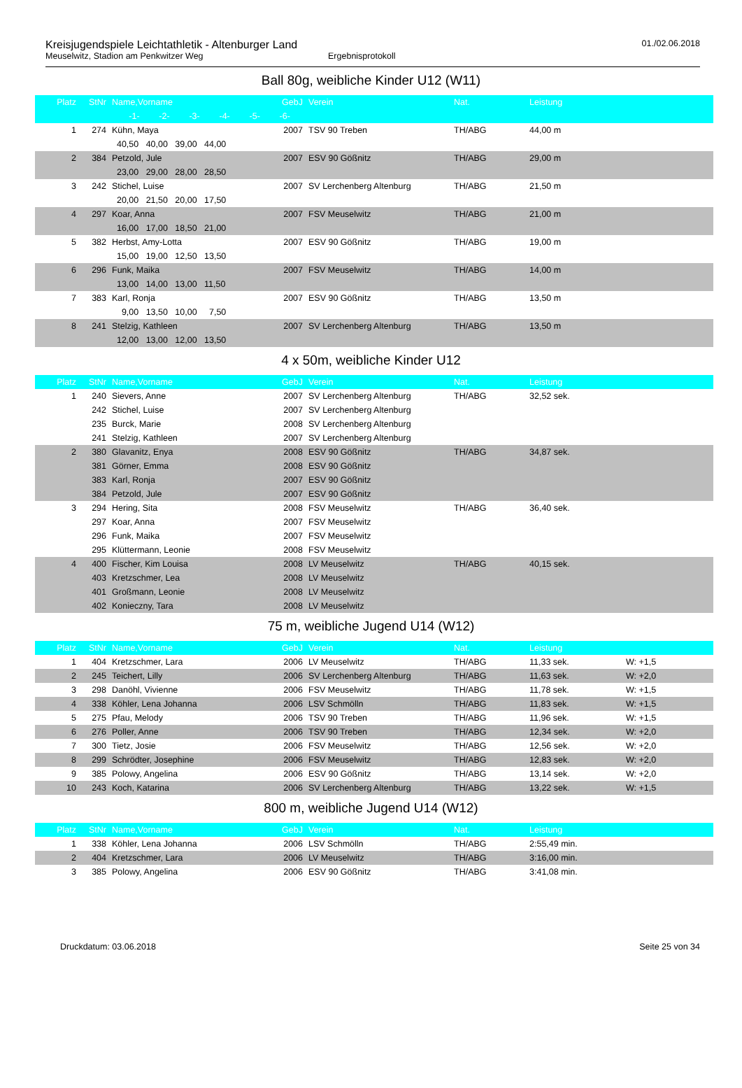Kreisjugendspiele Leichtathletik - Altenburger Land
Meuselwitz, Stadion am Penkwitzer Weg Ergebnisprotokoll
01./02.06.2018
Ball 80g, weibliche Kinder U12 (W11)
| Platz | StNr | Name,Vorname | GebJ | Verein | Nat. | Leistung | |
| --- | --- | --- | --- | --- | --- | --- | --- |
| | | -1- -2- -3- -4- -5- -6- | | | | | |
| 1 | 274 | Kühn, Maya | 2007 | TSV 90 Treben | TH/ABG | 44,00 m | |
| | | 40,50 40,00 39,00 44,00 | | | | | |
| 2 | 384 | Petzold, Jule | 2007 | ESV 90 Gößnitz | TH/ABG | 29,00 m | |
| | | 23,00 29,00 28,00 28,50 | | | | | |
| 3 | 242 | Stichel, Luise | 2007 | SV Lerchenberg Altenburg | TH/ABG | 21,50 m | |
| | | 20,00 21,50 20,00 17,50 | | | | | |
| 4 | 297 | Koar, Anna | 2007 | FSV Meuselwitz | TH/ABG | 21,00 m | |
| | | 16,00 17,00 18,50 21,00 | | | | | |
| 5 | 382 | Herbst, Amy-Lotta | 2007 | ESV 90 Gößnitz | TH/ABG | 19,00 m | |
| | | 15,00 19,00 12,50 13,50 | | | | | |
| 6 | 296 | Funk, Maika | 2007 | FSV Meuselwitz | TH/ABG | 14,00 m | |
| | | 13,00 14,00 13,00 11,50 | | | | | |
| 7 | 383 | Karl, Ronja | 2007 | ESV 90 Gößnitz | TH/ABG | 13,50 m | |
| | | 9,00 13,50 10,00 7,50 | | | | | |
| 8 | 241 | Stelzig, Kathleen | 2007 | SV Lerchenberg Altenburg | TH/ABG | 13,50 m | |
| | | 12,00 13,00 12,00 13,50 | | | | | |
4 x 50m, weibliche Kinder U12
| Platz | StNr | Name,Vorname | GebJ | Verein | Nat. | Leistung | |
| --- | --- | --- | --- | --- | --- | --- | --- |
| 1 | 240 | Sievers, Anne | 2007 | SV Lerchenberg Altenburg | TH/ABG | 32,52 sek. | |
| | 242 | Stichel, Luise | 2007 | SV Lerchenberg Altenburg | | | |
| | 235 | Burck, Marie | 2008 | SV Lerchenberg Altenburg | | | |
| | 241 | Stelzig, Kathleen | 2007 | SV Lerchenberg Altenburg | | | |
| 2 | 380 | Glavanitz, Enya | 2008 | ESV 90 Gößnitz | TH/ABG | 34,87 sek. | |
| | 381 | Görner, Emma | 2008 | ESV 90 Gößnitz | | | |
| | 383 | Karl, Ronja | 2007 | ESV 90 Gößnitz | | | |
| | 384 | Petzold, Jule | 2007 | ESV 90 Gößnitz | | | |
| 3 | 294 | Hering, Sita | 2008 | FSV Meuselwitz | TH/ABG | 36,40 sek. | |
| | 297 | Koar, Anna | 2007 | FSV Meuselwitz | | | |
| | 296 | Funk, Maika | 2007 | FSV Meuselwitz | | | |
| | 295 | Klüttermann, Leonie | 2008 | FSV Meuselwitz | | | |
| 4 | 400 | Fischer, Kim Louisa | 2008 | LV Meuselwitz | TH/ABG | 40,15 sek. | |
| | 403 | Kretzschmer, Lea | 2008 | LV Meuselwitz | | | |
| | 401 | Großmann, Leonie | 2008 | LV Meuselwitz | | | |
| | 402 | Konieczny, Tara | 2008 | LV Meuselwitz | | | |
75 m, weibliche Jugend U14 (W12)
| Platz | StNr | Name,Vorname | GebJ | Verein | Nat. | Leistung | |
| --- | --- | --- | --- | --- | --- | --- | --- |
| 1 | 404 | Kretzschmer, Lara | 2006 | LV Meuselwitz | TH/ABG | 11,33 sek. | W: +1,5 |
| 2 | 245 | Teichert, Lilly | 2006 | SV Lerchenberg Altenburg | TH/ABG | 11,63 sek. | W: +2,0 |
| 3 | 298 | Danöhl, Vivienne | 2006 | FSV Meuselwitz | TH/ABG | 11,78 sek. | W: +1,5 |
| 4 | 338 | Köhler, Lena Johanna | 2006 | LSV Schmölln | TH/ABG | 11,83 sek. | W: +1,5 |
| 5 | 275 | Pfau, Melody | 2006 | TSV 90 Treben | TH/ABG | 11,96 sek. | W: +1,5 |
| 6 | 276 | Poller, Anne | 2006 | TSV 90 Treben | TH/ABG | 12,34 sek. | W: +2,0 |
| 7 | 300 | Tietz, Josie | 2006 | FSV Meuselwitz | TH/ABG | 12,56 sek. | W: +2,0 |
| 8 | 299 | Schrödter, Josephine | 2006 | FSV Meuselwitz | TH/ABG | 12,83 sek. | W: +2,0 |
| 9 | 385 | Polowy, Angelina | 2006 | ESV 90 Gößnitz | TH/ABG | 13,14 sek. | W: +2,0 |
| 10 | 243 | Koch, Katarina | 2006 | SV Lerchenberg Altenburg | TH/ABG | 13,22 sek. | W: +1,5 |
800 m, weibliche Jugend U14 (W12)
| Platz | StNr | Name,Vorname | GebJ | Verein | Nat. | Leistung | |
| --- | --- | --- | --- | --- | --- | --- | --- |
| 1 | 338 | Köhler, Lena Johanna | 2006 | LSV Schmölln | TH/ABG | 2:55,49 min. | |
| 2 | 404 | Kretzschmer, Lara | 2006 | LV Meuselwitz | TH/ABG | 3:16,00 min. | |
| 3 | 385 | Polowy, Angelina | 2006 | ESV 90 Gößnitz | TH/ABG | 3:41,08 min. | |
Druckdatum: 03.06.2018 Seite 25 von 34